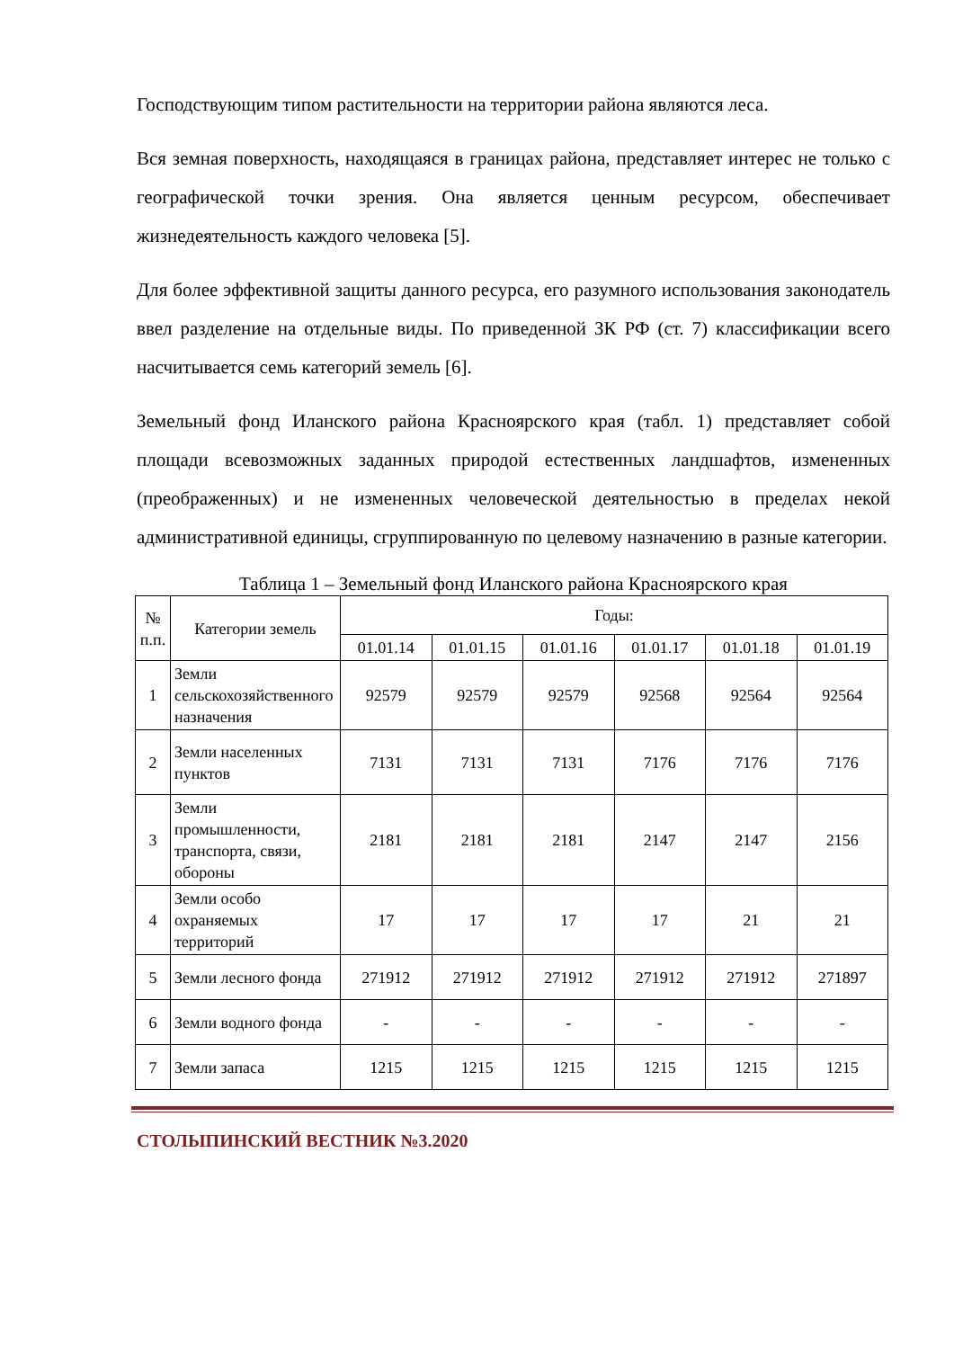Господствующим типом растительности на территории района являются леса.
Вся земная поверхность, находящаяся в границах района, представляет интерес не только с географической точки зрения. Она является ценным ресурсом, обеспечивает жизнедеятельность каждого человека [5].
Для более эффективной защиты данного ресурса, его разумного использования законодатель ввел разделение на отдельные виды. По приведенной ЗК РФ (ст. 7) классификации всего насчитывается семь категорий земель [6].
Земельный фонд Иланского района Красноярского края (табл. 1) представляет собой площади всевозможных заданных природой естественных ландшафтов, измененных (преображенных) и не измененных человеческой деятельностью в пределах некой административной единицы, сгруппированную по целевому назначению в разные категории.
Таблица 1 – Земельный фонд Иланского района Красноярского края
| № п.п. | Категории земель | Годы: | | | | | |
| --- | --- | --- | --- | --- | --- | --- | --- |
| | | 01.01.14 | 01.01.15 | 01.01.16 | 01.01.17 | 01.01.18 | 01.01.19 |
| 1 | Земли сельскохозяйственного назначения | 92579 | 92579 | 92579 | 92568 | 92564 | 92564 |
| 2 | Земли населенных пунктов | 7131 | 7131 | 7131 | 7176 | 7176 | 7176 |
| 3 | Земли промышленности, транспорта, связи, обороны | 2181 | 2181 | 2181 | 2147 | 2147 | 2156 |
| 4 | Земли особо охраняемых территорий | 17 | 17 | 17 | 17 | 21 | 21 |
| 5 | Земли лесного фонда | 271912 | 271912 | 271912 | 271912 | 271912 | 271897 |
| 6 | Земли водного фонда | - | - | - | - | - | - |
| 7 | Земли запаса | 1215 | 1215 | 1215 | 1215 | 1215 | 1215 |
СТОЛЫПИНСКИЙ ВЕСТНИК №3.2020